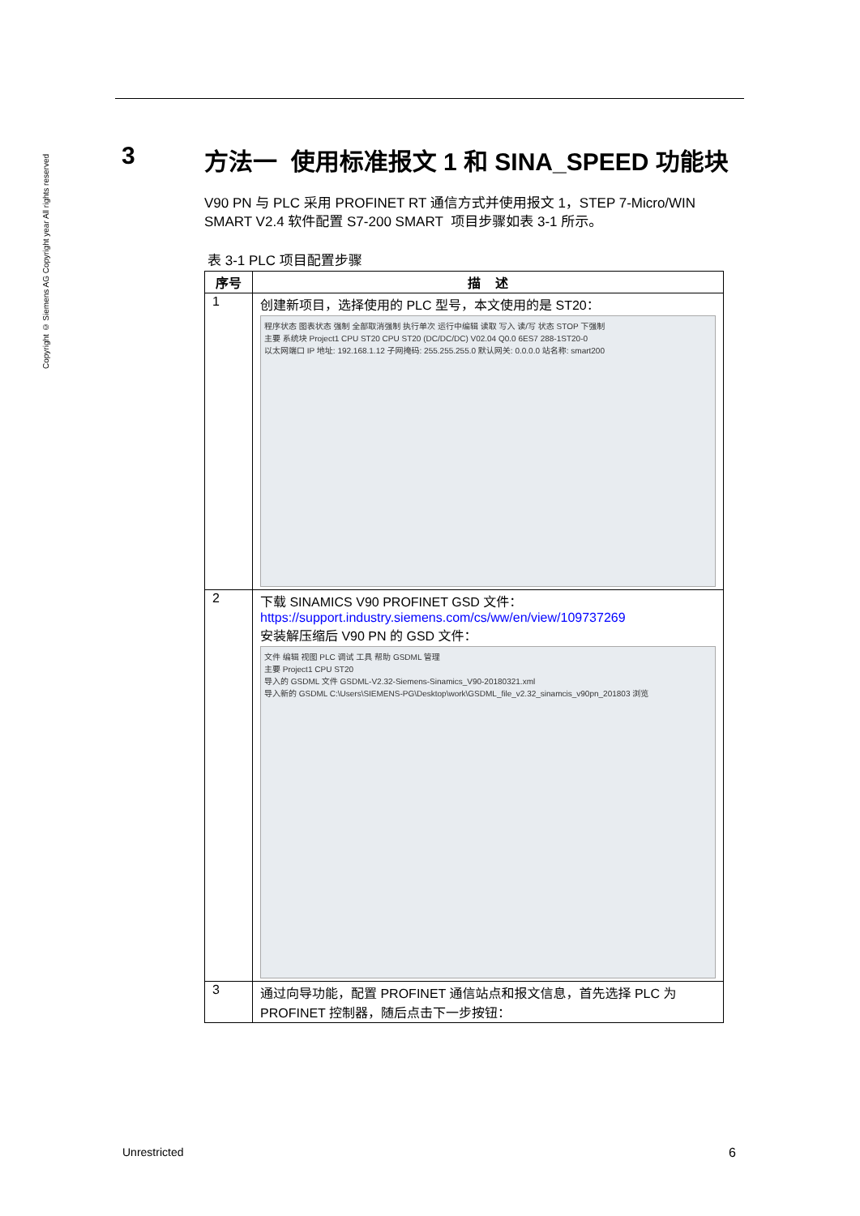Copyright © Siemens AG Copyright year All rights reserved
3 方法一 使用标准报文 1 和 SINA_SPEED 功能块
V90 PN 与 PLC 采用 PROFINET RT 通信方式并使用报文 1，STEP 7-Micro/WIN SMART V2.4 软件配置 S7-200 SMART 项目步骤如表 3-1 所示。
表 3-1 PLC 项目配置步骤
| 序号 | 描 述 |
| --- | --- |
| 1 | 创建新项目，选择使用的 PLC 型号，本文使用的是 ST20： 程序状态 图表状态 强制 全部取消强制 执行单次 运行中编辑 读取 写入 读/写 状态 STOP 下强制 主要 系统块 Project1 CPU ST20 CPU ST20 (DC/DC/DC) V02.04 Q0.0 6ES7 288-1ST20-0 以太网端口 IP 地址: 192.168.1.12 子网掩码: 255.255.255.0 默认网关: 0.0.0.0 站名称: smart200 |
| 2 | 下载 SINAMICS V90 PROFINET GSD 文件： https://support.industry.siemens.com/cs/ww/en/view/109737269 安装解压缩后 V90 PN 的 GSD 文件： 文件 编辑 视图 PLC 调试 工具 帮助 GSDML 管理 主要 Project1 CPU ST20 导入的 GSDML 文件 GSDML-V2.32-Siemens-Sinamics_V90-20180321.xml 导入新的 GSDML C:\Users\SIEMENS-PG\Desktop\work\GSDML_file_v2.32_sinamcis_v90pn_201803 浏览 |
| 3 | 通过向导功能，配置 PROFINET 通信站点和报文信息，首先选择 PLC 为 PROFINET 控制器，随后点击下一步按钮： |
Unrestricted 6